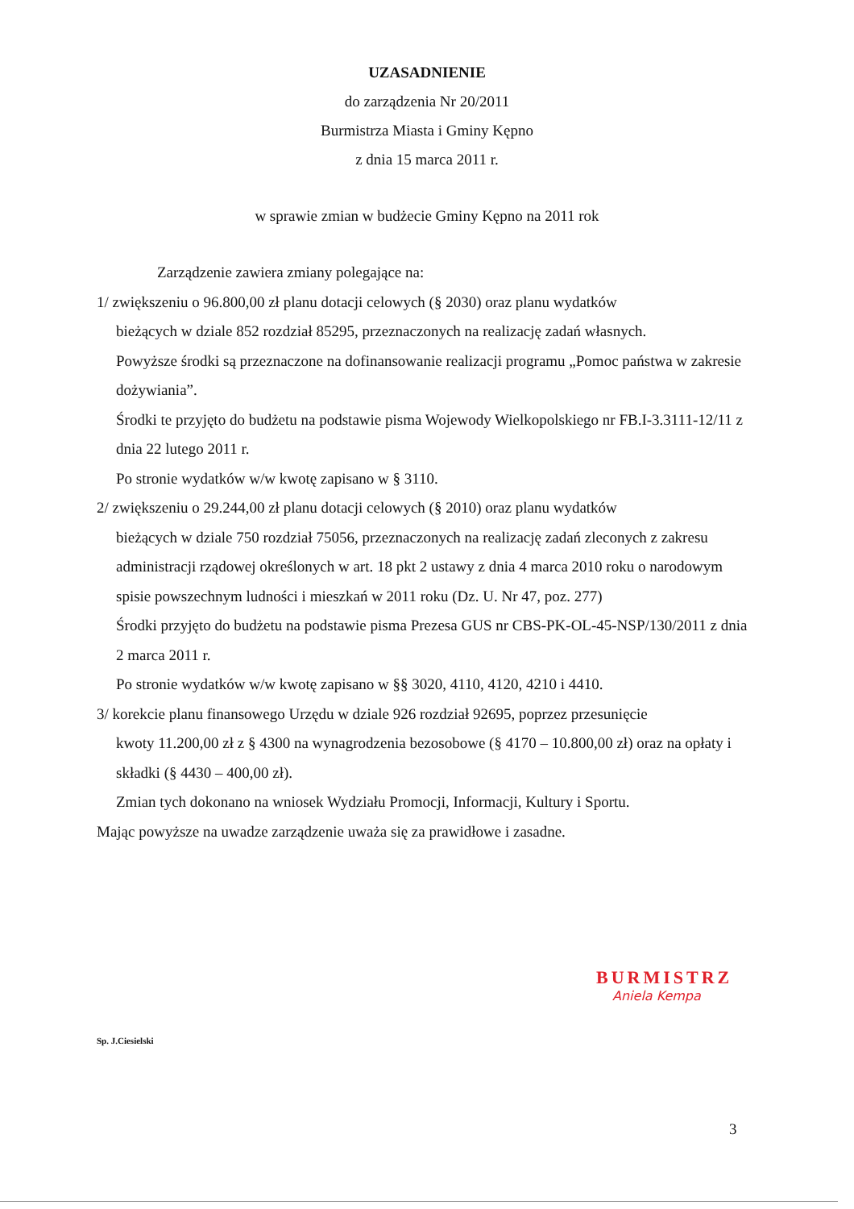UZASADNIENIE
do zarządzenia Nr 20/2011
Burmistrza Miasta i Gminy Kępno
z dnia 15 marca 2011 r.
w sprawie zmian w budżecie Gminy Kępno na 2011 rok
Zarządzenie zawiera zmiany polegające na:
1/ zwiększeniu o 96.800,00 zł planu dotacji celowych (§ 2030) oraz planu wydatków
bieżących w dziale 852 rozdział 85295, przeznaczonych na realizację zadań własnych.
Powyższe środki są przeznaczone na dofinansowanie realizacji programu „Pomoc państwa w zakresie dożywiania”.
Środki te przyjęto do budżetu na podstawie pisma Wojewody Wielkopolskiego nr FB.I-3.3111-12/11 z dnia 22 lutego 2011 r.
Po stronie wydatków w/w kwotę zapisano w § 3110.
2/ zwiększeniu o 29.244,00 zł planu dotacji celowych (§ 2010) oraz planu wydatków
bieżących w dziale 750 rozdział 75056, przeznaczonych na realizację zadań zleconych z zakresu administracji rządowej określonych w art. 18 pkt 2 ustawy z dnia 4 marca 2010 roku o narodowym spisie powszechnym ludności i mieszkań w 2011 roku (Dz. U. Nr 47, poz. 277)
Środki przyjęto do budżetu na podstawie pisma Prezesa GUS nr CBS-PK-OL-45-NSP/130/2011 z dnia 2 marca 2011 r.
Po stronie wydatków w/w kwotę zapisano w §§ 3020, 4110, 4120, 4210 i 4410.
3/ korekcie planu finansowego Urzędu w dziale 926 rozdział 92695, poprzez przesunięcie
kwoty 11.200,00 zł z § 4300 na wynagrodzenia bezosobowe (§ 4170 – 10.800,00 zł) oraz na opłaty i składki (§ 4430 – 400,00 zł).
Zmian tych dokonano na wniosek Wydziału Promocji, Informacji, Kultury i Sportu.
Mając powyższe na uwadze zarządzenie uważa się za prawidłowe i zasadne.
BURMISTRZ
Aniela Kempa
Sp. J.Ciesielski
3